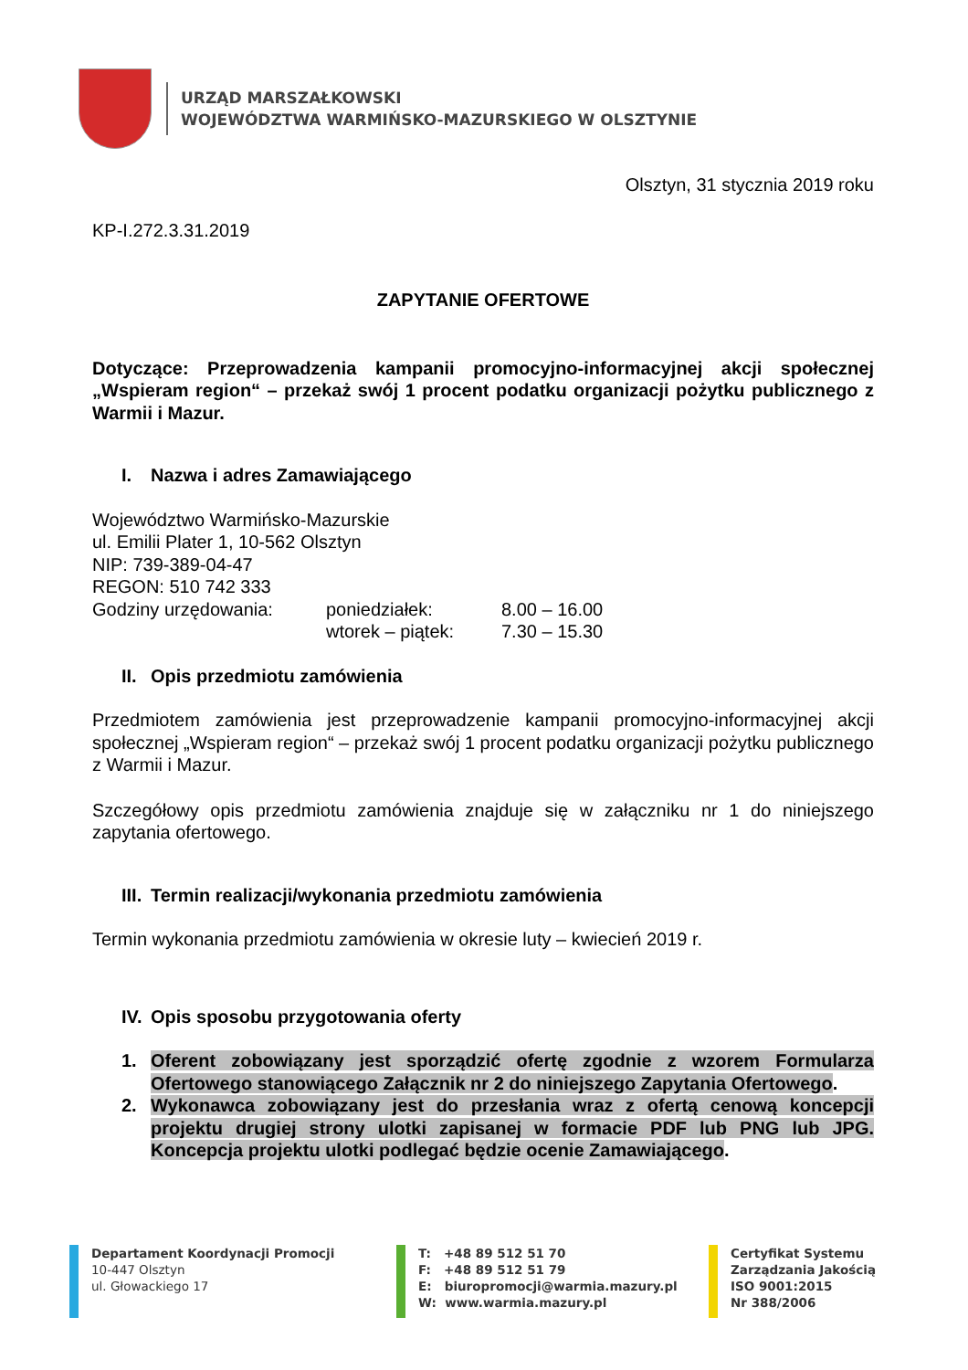URZĄD MARSZAŁKOWSKI
WOJEWÓDZTWA WARMIŃSKO-MAZURSKIEGO W OLSZTYNIE
Olsztyn, 31 stycznia 2019 roku
KP-I.272.3.31.2019
ZAPYTANIE OFERTOWE
Dotyczące: Przeprowadzenia kampanii promocyjno-informacyjnej akcji społecznej „Wspieram region“ – przekaż swój 1 procent podatku organizacji pożytku publicznego z Warmii i Mazur.
I. Nazwa i adres Zamawiającego
Województwo Warmińsko-Mazurskie
ul. Emilii Plater 1, 10-562 Olsztyn
NIP: 739-389-04-47
REGON: 510 742 333
| Godziny urzędowania: | poniedziałek: | 8.00 – 16.00 |
| | wtorek – piątek: | 7.30 – 15.30 |
II. Opis przedmiotu zamówienia
Przedmiotem zamówienia jest przeprowadzenie kampanii promocyjno-informacyjnej akcji społecznej „Wspieram region“ – przekaż swój 1 procent podatku organizacji pożytku publicznego z Warmii i Mazur.
Szczegółowy opis przedmiotu zamówienia znajduje się w załączniku nr 1 do niniejszego zapytania ofertowego.
III. Termin realizacji/wykonania przedmiotu zamówienia
Termin wykonania przedmiotu zamówienia w okresie luty – kwiecień 2019 r.
IV. Opis sposobu przygotowania oferty
1. Oferent zobowiązany jest sporządzić ofertę zgodnie z wzorem Formularza Ofertowego stanowiącego Załącznik nr 2 do niniejszego Zapytania Ofertowego.
2. Wykonawca zobowiązany jest do przesłania wraz z ofertą cenową koncepcji projektu drugiej strony ulotki zapisanej w formacie PDF lub PNG lub JPG. Koncepcja projektu ulotki podlegać będzie ocenie Zamawiającego.
Departament Koordynacji Promocji
10-447 Olsztyn
ul. Głowackiego 17
T: +48 89 512 51 70
F: +48 89 512 51 79
E: biuropromocji@warmia.mazury.pl
W: www.warmia.mazury.pl
Certyfikat Systemu
Zarządzania Jakością
ISO 9001:2015
Nr 388/2006